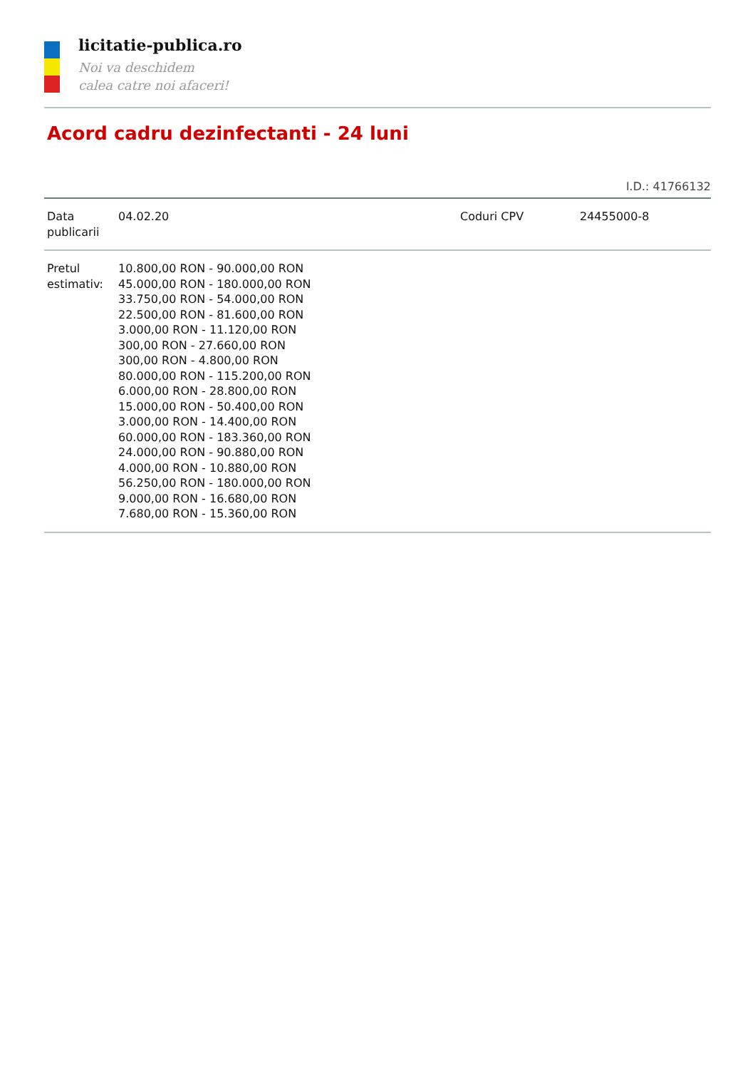licitatie-publica.ro
Noi va deschidem
calea catre noi afaceri!
Acord cadru dezinfectanti - 24 luni
I.D.: 41766132
| Data publicarii | 04.02.20 | Coduri CPV | 24455000-8 |
| Pretul estimativ: | 10.800,00 RON - 90.000,00 RON 45.000,00 RON - 180.000,00 RON 33.750,00 RON - 54.000,00 RON 22.500,00 RON - 81.600,00 RON 3.000,00 RON - 11.120,00 RON 300,00 RON - 27.660,00 RON 300,00 RON - 4.800,00 RON 80.000,00 RON - 115.200,00 RON 6.000,00 RON - 28.800,00 RON 15.000,00 RON - 50.400,00 RON 3.000,00 RON - 14.400,00 RON 60.000,00 RON - 183.360,00 RON 24.000,00 RON - 90.880,00 RON 4.000,00 RON - 10.880,00 RON 56.250,00 RON - 180.000,00 RON 9.000,00 RON - 16.680,00 RON 7.680,00 RON - 15.360,00 RON | | |